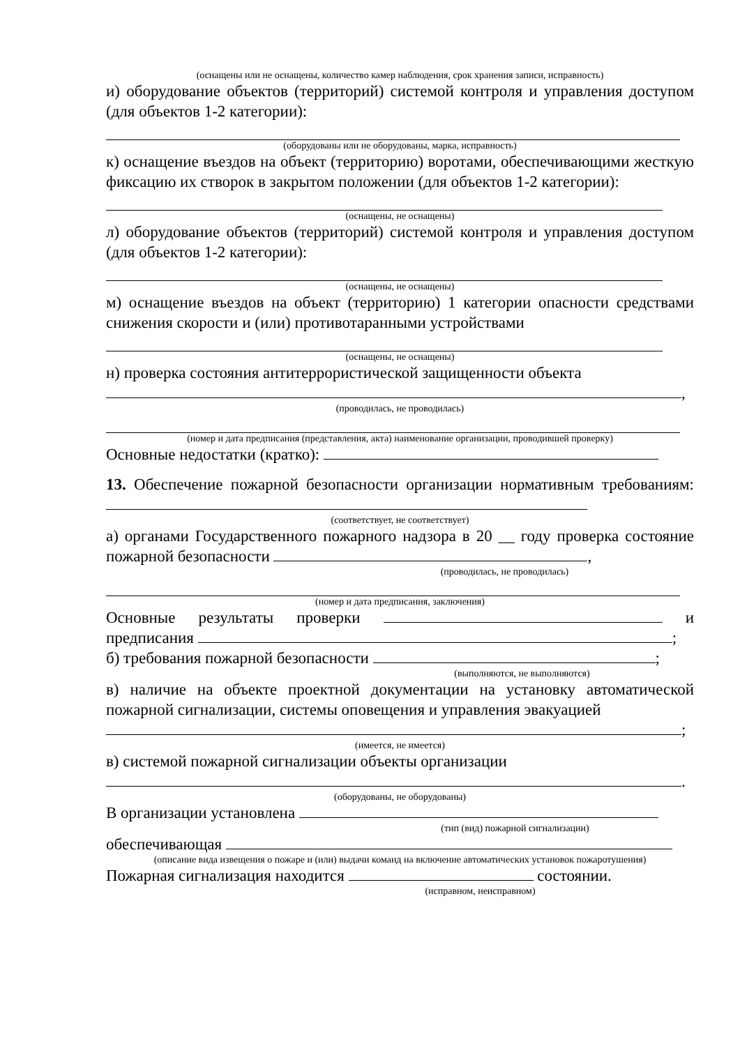(оснащены или не оснащены, количество камер наблюдения, срок хранения записи, исправность)
и) оборудование объектов (территорий) системой контроля и управления доступом (для объектов 1-2 категории):
(оборудованы или не оборудованы, марка, исправность)
к) оснащение въездов на объект (территорию) воротами, обеспечивающими жесткую фиксацию их створок в закрытом положении (для объектов 1-2 категории):
(оснащены, не оснащены)
л) оборудование объектов (территорий) системой контроля и управления доступом (для объектов 1-2 категории):
(оснащены, не оснащены)
м) оснащение въездов на объект (территорию) 1 категории опасности средствами снижения скорости и (или) противотаранными устройствами
(оснащены, не оснащены)
н) проверка состояния антитеррористической защищенности объекта
,
(проводилась, не проводилась)
(номер и дата предписания (представления, акта) наименование организации, проводившей проверку)
Основные недостатки (кратко):
13. Обеспечение пожарной безопасности организации нормативным требованиям:
(соответствует, не соответствует)
а) органами Государственного пожарного надзора в 20 __ году проверка состояние пожарной безопасности ,
(проводилась, не проводилась)
(номер и дата предписания, заключения)
Основные результаты проверки и предписания ;
б) требования пожарной безопасности ;
(выполняются, не выполняются)
в) наличие на объекте проектной документации на установку автоматической пожарной сигнализации, системы оповещения и управления эвакуацией
;
(имеется, не имеется)
в) системой пожарной сигнализации объекты организации
.
(оборудованы, не оборудованы)
В организации установлена
(тип (вид) пожарной сигнализации)
обеспечивающая
(описание вида извещения о пожаре и (или) выдачи команд на включение автоматических установок пожаротушения)
Пожарная сигнализация находится состоянии.
(исправном, неисправном)